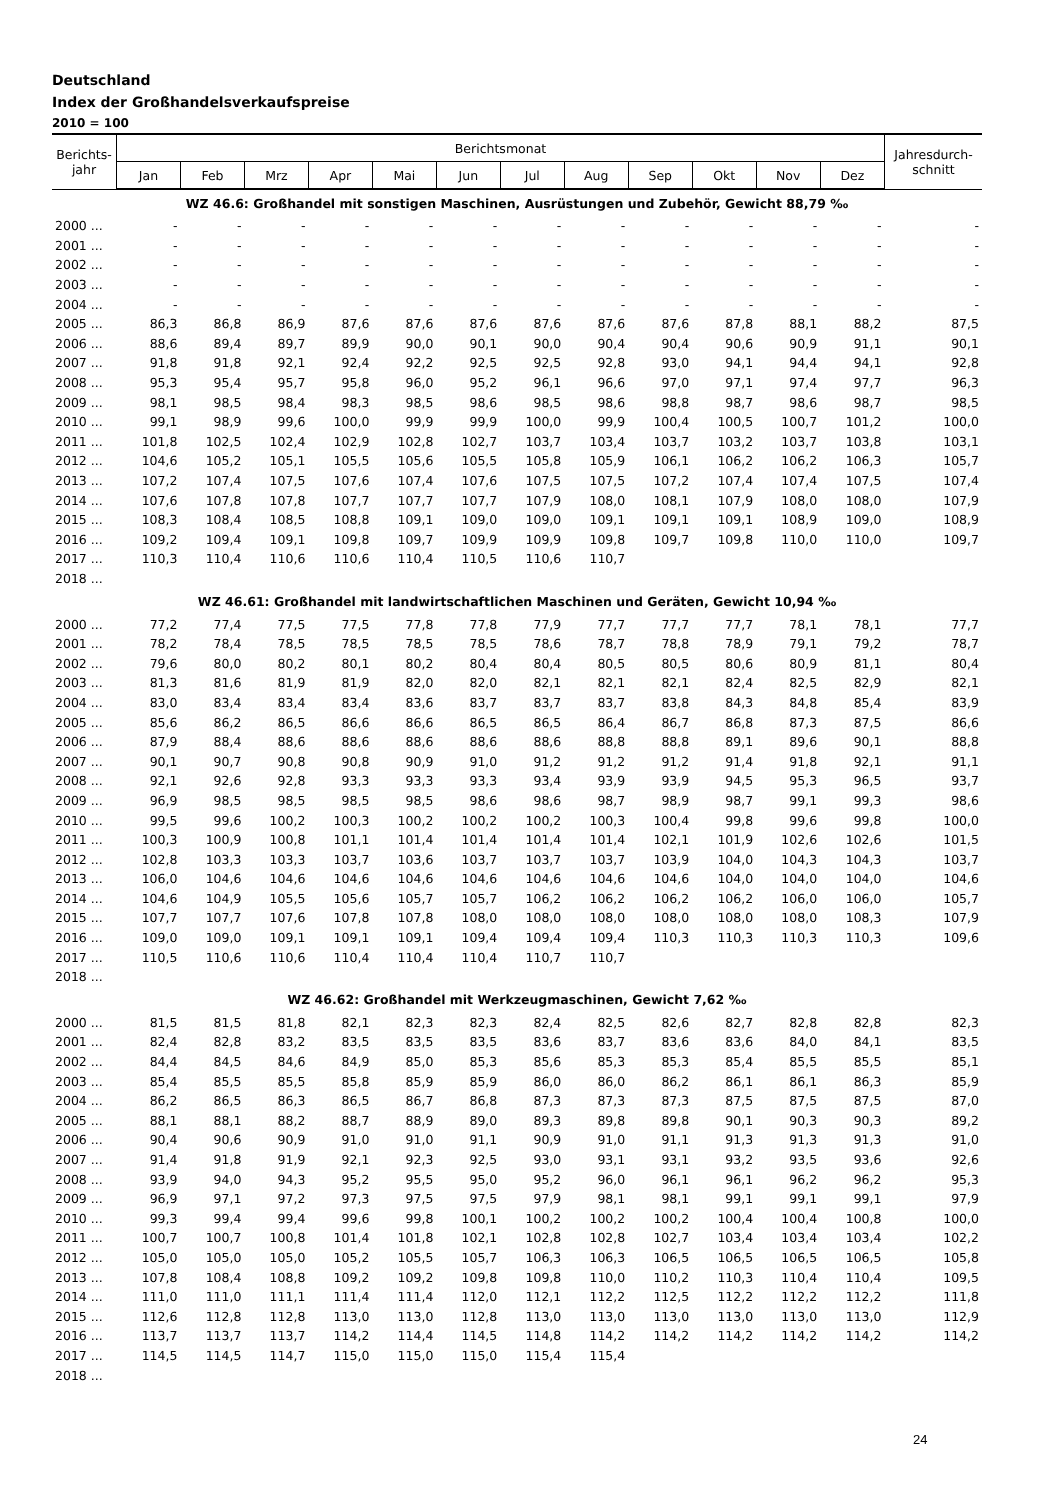Deutschland
Index der Großhandelsverkaufspreise
2010 = 100
| Berichts- jahr | Berichtsmonat | | | | | | | | | | | | Jahresdurch- schnitt |
| --- | --- | --- | --- | --- | --- | --- | --- | --- | --- | --- | --- | --- | --- |
| | Jan | Feb | Mrz | Apr | Mai | Jun | Jul | Aug | Sep | Okt | Nov | Dez | |
| WZ 46.6: Großhandel mit sonstigen Maschinen, Ausrüstungen und Zubehör, Gewicht 88,79 ‰ | | | | | | | | | | | | | |
| 2000 ... | - | - | - | - | - | - | - | - | - | - | - | - | - |
| 2001 ... | - | - | - | - | - | - | - | - | - | - | - | - | - |
| 2002 ... | - | - | - | - | - | - | - | - | - | - | - | - | - |
| 2003 ... | - | - | - | - | - | - | - | - | - | - | - | - | - |
| 2004 ... | - | - | - | - | - | - | - | - | - | - | - | - | - |
| 2005 ... | 86,3 | 86,8 | 86,9 | 87,6 | 87,6 | 87,6 | 87,6 | 87,6 | 87,6 | 87,8 | 88,1 | 88,2 | 87,5 |
| 2006 ... | 88,6 | 89,4 | 89,7 | 89,9 | 90,0 | 90,1 | 90,0 | 90,4 | 90,4 | 90,6 | 90,9 | 91,1 | 90,1 |
| 2007 ... | 91,8 | 91,8 | 92,1 | 92,4 | 92,2 | 92,5 | 92,5 | 92,8 | 93,0 | 94,1 | 94,4 | 94,1 | 92,8 |
| 2008 ... | 95,3 | 95,4 | 95,7 | 95,8 | 96,0 | 95,2 | 96,1 | 96,6 | 97,0 | 97,1 | 97,4 | 97,7 | 96,3 |
| 2009 ... | 98,1 | 98,5 | 98,4 | 98,3 | 98,5 | 98,6 | 98,5 | 98,6 | 98,8 | 98,7 | 98,6 | 98,7 | 98,5 |
| 2010 ... | 99,1 | 98,9 | 99,6 | 100,0 | 99,9 | 99,9 | 100,0 | 99,9 | 100,4 | 100,5 | 100,7 | 101,2 | 100,0 |
| 2011 ... | 101,8 | 102,5 | 102,4 | 102,9 | 102,8 | 102,7 | 103,7 | 103,4 | 103,7 | 103,2 | 103,7 | 103,8 | 103,1 |
| 2012 ... | 104,6 | 105,2 | 105,1 | 105,5 | 105,6 | 105,5 | 105,8 | 105,9 | 106,1 | 106,2 | 106,2 | 106,3 | 105,7 |
| 2013 ... | 107,2 | 107,4 | 107,5 | 107,6 | 107,4 | 107,6 | 107,5 | 107,5 | 107,2 | 107,4 | 107,4 | 107,5 | 107,4 |
| 2014 ... | 107,6 | 107,8 | 107,8 | 107,7 | 107,7 | 107,7 | 107,9 | 108,0 | 108,1 | 107,9 | 108,0 | 108,0 | 107,9 |
| 2015 ... | 108,3 | 108,4 | 108,5 | 108,8 | 109,1 | 109,0 | 109,0 | 109,1 | 109,1 | 109,1 | 108,9 | 109,0 | 108,9 |
| 2016 ... | 109,2 | 109,4 | 109,1 | 109,8 | 109,7 | 109,9 | 109,9 | 109,8 | 109,7 | 109,8 | 110,0 | 110,0 | 109,7 |
| 2017 ... | 110,3 | 110,4 | 110,6 | 110,6 | 110,4 | 110,5 | 110,6 | 110,7 | | | | | |
| 2018 ... | | | | | | | | | | | | | |
| WZ 46.61: Großhandel mit landwirtschaftlichen Maschinen und Geräten, Gewicht 10,94 ‰ | | | | | | | | | | | | | |
| 2000 ... | 77,2 | 77,4 | 77,5 | 77,5 | 77,8 | 77,8 | 77,9 | 77,7 | 77,7 | 77,7 | 78,1 | 78,1 | 77,7 |
| 2001 ... | 78,2 | 78,4 | 78,5 | 78,5 | 78,5 | 78,5 | 78,6 | 78,7 | 78,8 | 78,9 | 79,1 | 79,2 | 78,7 |
| 2002 ... | 79,6 | 80,0 | 80,2 | 80,1 | 80,2 | 80,4 | 80,4 | 80,5 | 80,5 | 80,6 | 80,9 | 81,1 | 80,4 |
| 2003 ... | 81,3 | 81,6 | 81,9 | 81,9 | 82,0 | 82,0 | 82,1 | 82,1 | 82,1 | 82,4 | 82,5 | 82,9 | 82,1 |
| 2004 ... | 83,0 | 83,4 | 83,4 | 83,4 | 83,6 | 83,7 | 83,7 | 83,7 | 83,8 | 84,3 | 84,8 | 85,4 | 83,9 |
| 2005 ... | 85,6 | 86,2 | 86,5 | 86,6 | 86,6 | 86,5 | 86,5 | 86,4 | 86,7 | 86,8 | 87,3 | 87,5 | 86,6 |
| 2006 ... | 87,9 | 88,4 | 88,6 | 88,6 | 88,6 | 88,6 | 88,6 | 88,8 | 88,8 | 89,1 | 89,6 | 90,1 | 88,8 |
| 2007 ... | 90,1 | 90,7 | 90,8 | 90,8 | 90,9 | 91,0 | 91,2 | 91,2 | 91,2 | 91,4 | 91,8 | 92,1 | 91,1 |
| 2008 ... | 92,1 | 92,6 | 92,8 | 93,3 | 93,3 | 93,3 | 93,4 | 93,9 | 93,9 | 94,5 | 95,3 | 96,5 | 93,7 |
| 2009 ... | 96,9 | 98,5 | 98,5 | 98,5 | 98,5 | 98,6 | 98,6 | 98,7 | 98,9 | 98,7 | 99,1 | 99,3 | 98,6 |
| 2010 ... | 99,5 | 99,6 | 100,2 | 100,3 | 100,2 | 100,2 | 100,2 | 100,3 | 100,4 | 99,8 | 99,6 | 99,8 | 100,0 |
| 2011 ... | 100,3 | 100,9 | 100,8 | 101,1 | 101,4 | 101,4 | 101,4 | 101,4 | 102,1 | 101,9 | 102,6 | 102,6 | 101,5 |
| 2012 ... | 102,8 | 103,3 | 103,3 | 103,7 | 103,6 | 103,7 | 103,7 | 103,7 | 103,9 | 104,0 | 104,3 | 104,3 | 103,7 |
| 2013 ... | 106,0 | 104,6 | 104,6 | 104,6 | 104,6 | 104,6 | 104,6 | 104,6 | 104,6 | 104,0 | 104,0 | 104,0 | 104,6 |
| 2014 ... | 104,6 | 104,9 | 105,5 | 105,6 | 105,7 | 105,7 | 106,2 | 106,2 | 106,2 | 106,2 | 106,0 | 106,0 | 105,7 |
| 2015 ... | 107,7 | 107,7 | 107,6 | 107,8 | 107,8 | 108,0 | 108,0 | 108,0 | 108,0 | 108,0 | 108,0 | 108,3 | 107,9 |
| 2016 ... | 109,0 | 109,0 | 109,1 | 109,1 | 109,1 | 109,4 | 109,4 | 109,4 | 110,3 | 110,3 | 110,3 | 110,3 | 109,6 |
| 2017 ... | 110,5 | 110,6 | 110,6 | 110,4 | 110,4 | 110,4 | 110,7 | 110,7 | | | | | |
| 2018 ... | | | | | | | | | | | | | |
| WZ 46.62: Großhandel mit Werkzeugmaschinen, Gewicht 7,62 ‰ | | | | | | | | | | | | | |
| 2000 ... | 81,5 | 81,5 | 81,8 | 82,1 | 82,3 | 82,3 | 82,4 | 82,5 | 82,6 | 82,7 | 82,8 | 82,8 | 82,3 |
| 2001 ... | 82,4 | 82,8 | 83,2 | 83,5 | 83,5 | 83,5 | 83,6 | 83,7 | 83,6 | 83,6 | 84,0 | 84,1 | 83,5 |
| 2002 ... | 84,4 | 84,5 | 84,6 | 84,9 | 85,0 | 85,3 | 85,6 | 85,3 | 85,3 | 85,4 | 85,5 | 85,5 | 85,1 |
| 2003 ... | 85,4 | 85,5 | 85,5 | 85,8 | 85,9 | 85,9 | 86,0 | 86,0 | 86,2 | 86,1 | 86,1 | 86,3 | 85,9 |
| 2004 ... | 86,2 | 86,5 | 86,3 | 86,5 | 86,7 | 86,8 | 87,3 | 87,3 | 87,3 | 87,5 | 87,5 | 87,5 | 87,0 |
| 2005 ... | 88,1 | 88,1 | 88,2 | 88,7 | 88,9 | 89,0 | 89,3 | 89,8 | 89,8 | 90,1 | 90,3 | 90,3 | 89,2 |
| 2006 ... | 90,4 | 90,6 | 90,9 | 91,0 | 91,0 | 91,1 | 90,9 | 91,0 | 91,1 | 91,3 | 91,3 | 91,3 | 91,0 |
| 2007 ... | 91,4 | 91,8 | 91,9 | 92,1 | 92,3 | 92,5 | 93,0 | 93,1 | 93,1 | 93,2 | 93,5 | 93,6 | 92,6 |
| 2008 ... | 93,9 | 94,0 | 94,3 | 95,2 | 95,5 | 95,0 | 95,2 | 96,0 | 96,1 | 96,1 | 96,2 | 96,2 | 95,3 |
| 2009 ... | 96,9 | 97,1 | 97,2 | 97,3 | 97,5 | 97,5 | 97,9 | 98,1 | 98,1 | 99,1 | 99,1 | 99,1 | 97,9 |
| 2010 ... | 99,3 | 99,4 | 99,4 | 99,6 | 99,8 | 100,1 | 100,2 | 100,2 | 100,2 | 100,4 | 100,4 | 100,8 | 100,0 |
| 2011 ... | 100,7 | 100,7 | 100,8 | 101,4 | 101,8 | 102,1 | 102,8 | 102,8 | 102,7 | 103,4 | 103,4 | 103,4 | 102,2 |
| 2012 ... | 105,0 | 105,0 | 105,0 | 105,2 | 105,5 | 105,7 | 106,3 | 106,3 | 106,5 | 106,5 | 106,5 | 106,5 | 105,8 |
| 2013 ... | 107,8 | 108,4 | 108,8 | 109,2 | 109,2 | 109,8 | 109,8 | 110,0 | 110,2 | 110,3 | 110,4 | 110,4 | 109,5 |
| 2014 ... | 111,0 | 111,0 | 111,1 | 111,4 | 111,4 | 112,0 | 112,1 | 112,2 | 112,5 | 112,2 | 112,2 | 112,2 | 111,8 |
| 2015 ... | 112,6 | 112,8 | 112,8 | 113,0 | 113,0 | 112,8 | 113,0 | 113,0 | 113,0 | 113,0 | 113,0 | 113,0 | 112,9 |
| 2016 ... | 113,7 | 113,7 | 113,7 | 114,2 | 114,4 | 114,5 | 114,8 | 114,2 | 114,2 | 114,2 | 114,2 | 114,2 | 114,2 |
| 2017 ... | 114,5 | 114,5 | 114,7 | 115,0 | 115,0 | 115,0 | 115,4 | 115,4 | | | | | |
| 2018 ... | | | | | | | | | | | | | |
24